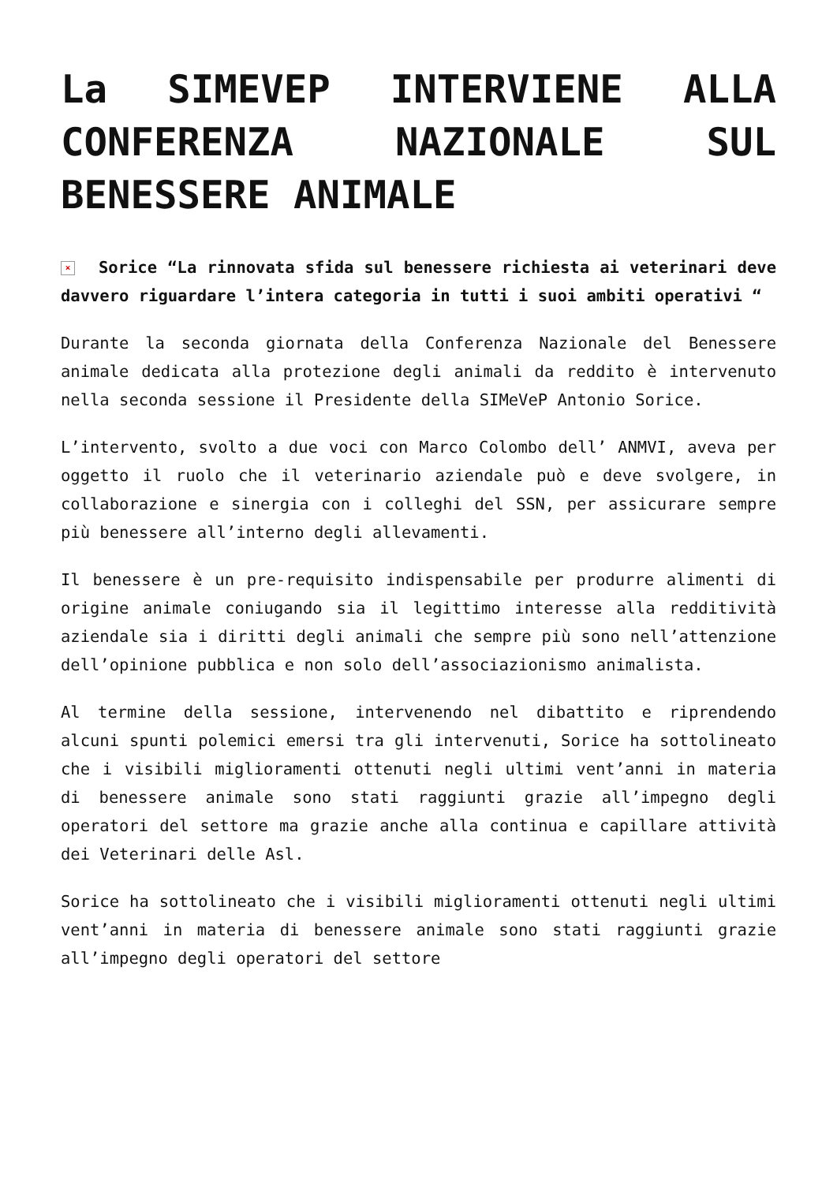La SIMEVEP INTERVIENE ALLA CONFERENZA NAZIONALE SUL BENESSERE ANIMALE
× Sorice “La rinnovata sfida sul benessere richiesta ai veterinari deve davvero riguardare l’intera categoria in tutti i suoi ambiti operativi “
Durante la seconda giornata della Conferenza Nazionale del Benessere animale dedicata alla protezione degli animali da reddito è intervenuto nella seconda sessione il Presidente della SIMeVeP Antonio Sorice.
L’intervento, svolto a due voci con Marco Colombo dell’ ANMVI, aveva per oggetto il ruolo che il veterinario aziendale può e deve svolgere, in collaborazione e sinergia con i colleghi del SSN, per assicurare sempre più benessere all’interno degli allevamenti.
Il benessere è un pre-requisito indispensabile per produrre alimenti di origine animale coniugando sia il legittimo interesse alla redditività aziendale sia i diritti degli animali che sempre più sono nell’attenzione dell’opinione pubblica e non solo dell’associazionismo animalista.
Al termine della sessione, intervenendo nel dibattito e riprendendo alcuni spunti polemici emersi tra gli intervenuti, Sorice ha sottolineato che i visibili miglioramenti ottenuti negli ultimi vent’anni in materia di benessere animale sono stati raggiunti grazie all’impegno degli operatori del settore ma grazie anche alla continua e capillare attività dei Veterinari delle Asl.
Sorice ha sottolineato che i visibili miglioramenti ottenuti negli ultimi vent’anni in materia di benessere animale sono stati raggiunti grazie all’impegno degli operatori del settore